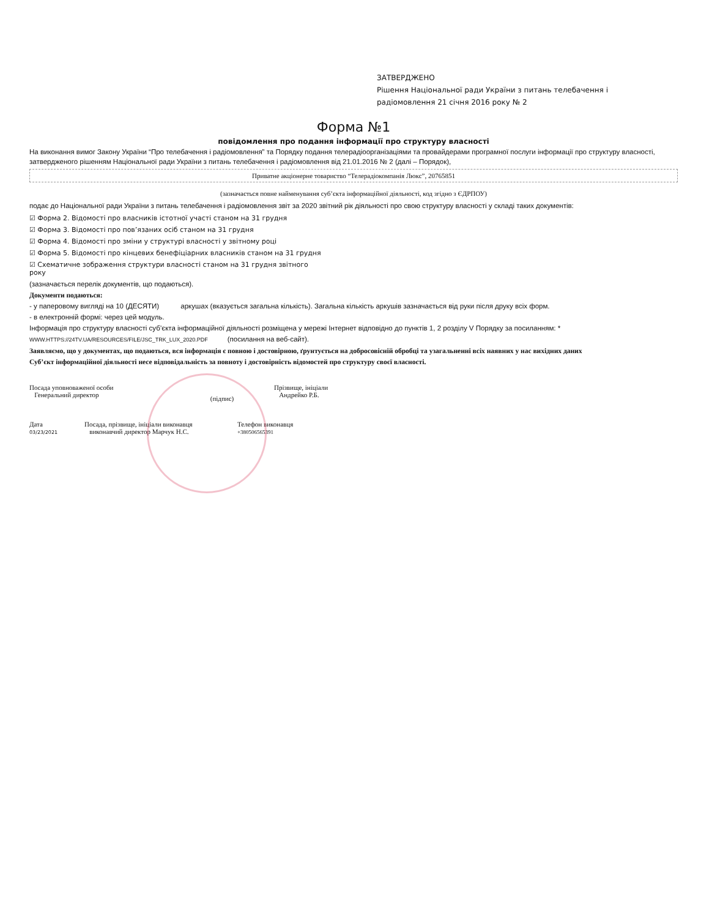ЗАТВЕРДЖЕНО
Рішення Національної ради України з питань телебачення і радіомовлення 21 січня 2016 року № 2
Форма №1
повідомлення про подання інформації про структуру власності
На виконання вимог Закону України “Про телебачення і радіомовлення” та Порядку подання телерадіоорганізаціями та провайдерами програмної послуги інформації про структуру власності, затвердженого рішенням Національної ради України з питань телебачення і радіомовлення від 21.01.2016 № 2 (далі – Порядок),
Приватне акціонерне товариство “Телерадіокомпанія Люкс”, 20765851
(зазначається повне найменування суб’єкта інформаційної діяльності, код згідно з ЄДРПОУ)
подає до Національної ради України з питань телебачення і радіомовлення звіт за 2020 звітний рік діяльності про свою структуру власності у складі таких документів:
☑ Форма 2. Відомості про власників істотної участі станом на 31 грудня
☑ Форма 3. Відомості про пов’язаних осіб станом на 31 грудня
☑ Форма 4. Відомості про зміни у структурі власності у звітному році
☑ Форма 5. Відомості про кінцевих бенефіціарних власників станом на 31 грудня
☑ Схематичне зображення структури власності станом на 31 грудня звітного
року
(зазначається перелік документів, що подаються).
Документи подаються:
- у паперовому вигляді на 10 (ДЕСЯТИ) аркушах (вказується загальна кількість). Загальна кількість аркушів зазначається від руки після друку всіх форм.
- в електронній формі: через цей модуль.
Інформація про структуру власності суб’єкта інформаційної діяльності розміщена у мережі Інтернет відповідно до пунктів 1, 2 розділу V Порядку за посиланням: *
WWW.HTTPS://24TV.UA/RESOURCES/FILE/JSC_TRK_LUX_2020.PDF (посилання на веб-сайт).
Заявляємо, що у документах, що подаються, вся інформація є повною і достовірною, ґрунтується на добросовісній обробці та узагальненні всіх наявних у нас вихідних даних
Суб’єкт інформаційної діяльності несе відповідальність за повноту і достовірність відомостей про структуру своєї власності.
Посада уповноваженої особи
Генеральний директор
(підпис)
Прізвище, ініціали
Андрейко Р.Б.
Дата
03/23/2021
Посада, прізвище, ініціали виконавця
виконавчий директор Марчук Н.С.
Телефон виконавця
+380506565391